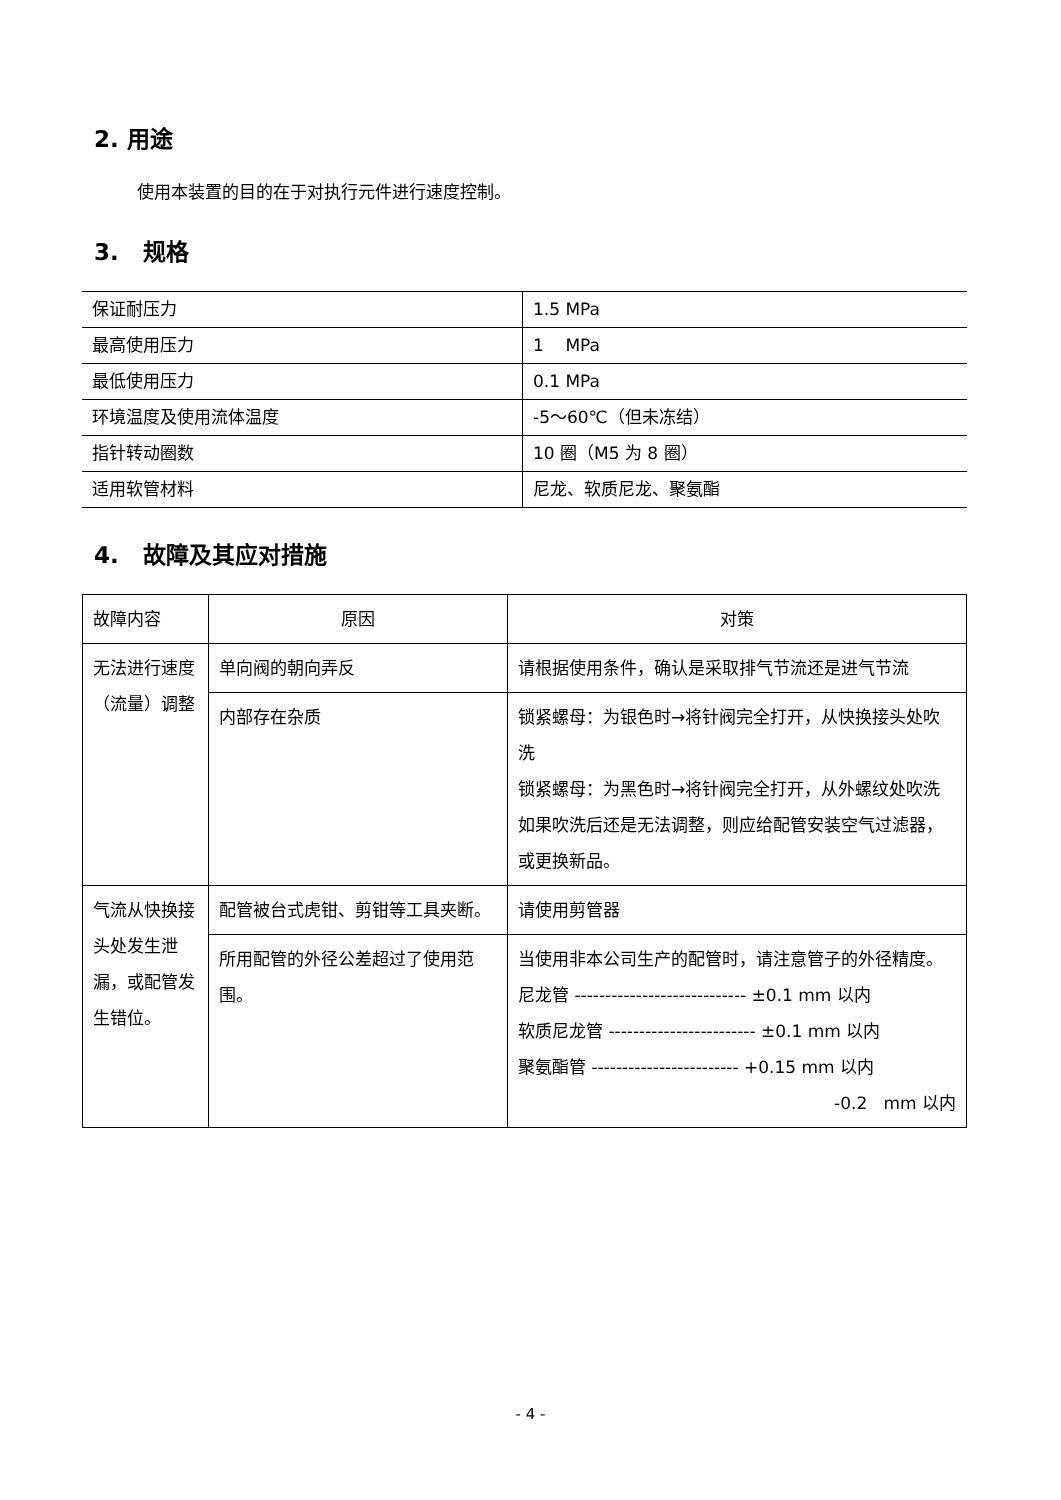2. 用途
使用本装置的目的在于对执行元件进行速度控制。
3. 规格
| 保证耐压力 | 1.5 MPa |
| 最高使用压力 | 1 MPa |
| 最低使用压力 | 0.1 MPa |
| 环境温度及使用流体温度 | -5～60℃（但未冻结） |
| 指针转动圈数 | 10 圈（M5 为 8 圈） |
| 适用软管材料 | 尼龙、软质尼龙、聚氨酯 |
4. 故障及其应对措施
| 故障内容 | 原因 | 对策 |
| 无法进行速度（流量）调整 | 单向阀的朝向弄反 | 请根据使用条件，确认是采取排气节流还是进气节流 |
| | 内部存在杂质 | 锁紧螺母：为银色时→将针阀完全打开，从快换接头处吹洗 锁紧螺母：为黑色时→将针阀完全打开，从外螺纹处吹洗 如果吹洗后还是无法调整，则应给配管安装空气过滤器，或更换新品。 |
| 气流从快换接头处发生泄漏，或配管发生错位。 | 配管被台式虎钳、剪钳等工具夹断。 | 请使用剪管器 |
| | 所用配管的外径公差超过了使用范围。 | 当使用非本公司生产的配管时，请注意管子的外径精度。 尼龙管 ---------------------------- ±0.1 mm 以内 软质尼龙管 ------------------------ ±0.1 mm 以内 聚氨酯管 ------------------------ +0.15 mm 以内 -0.2 mm 以内 |
- 4 -